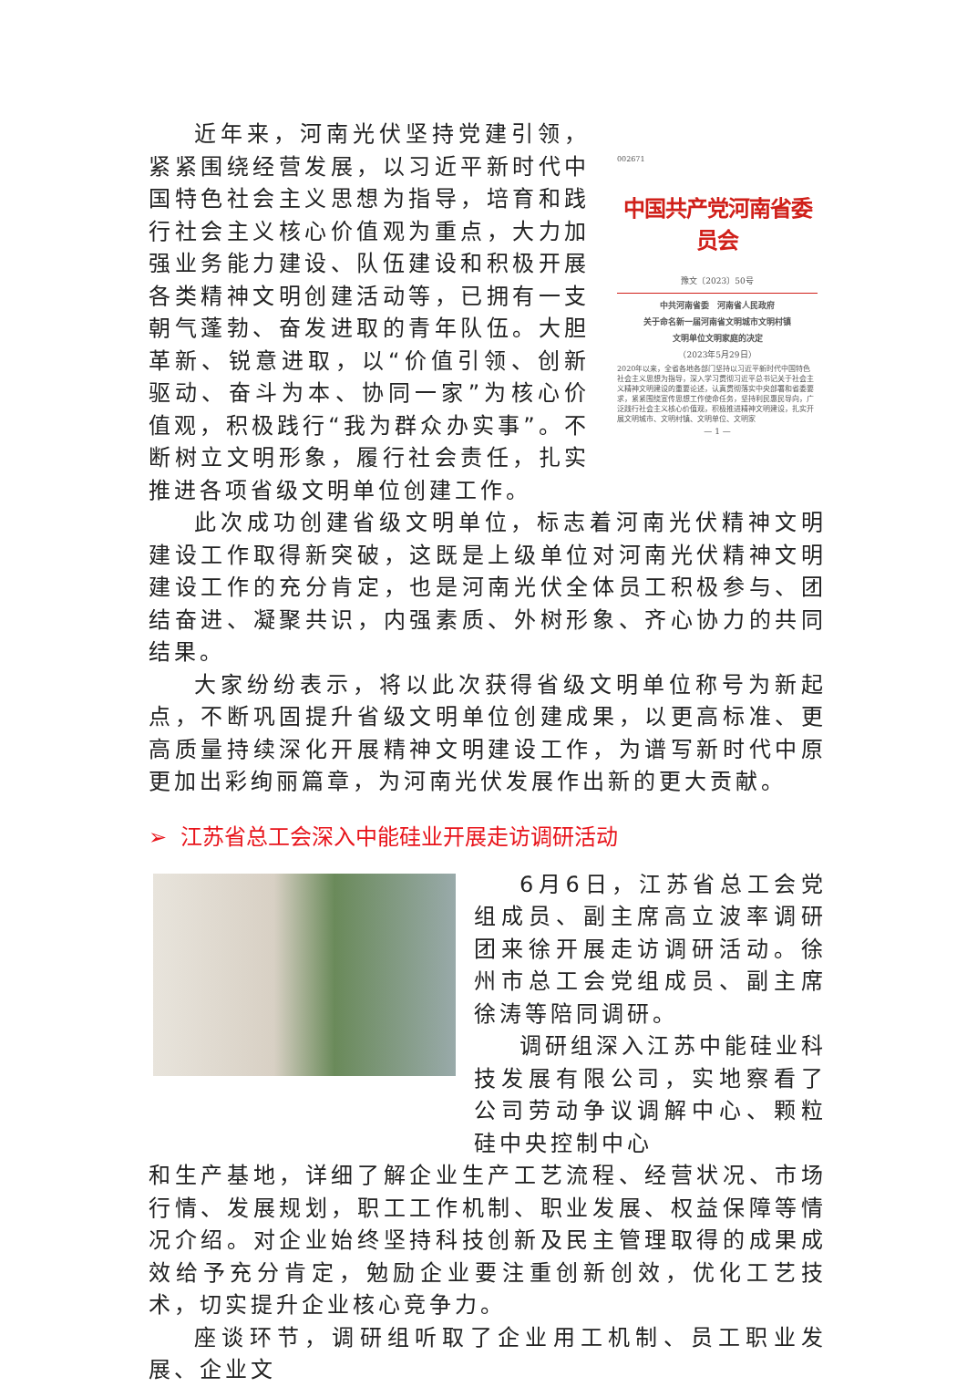近年来，河南光伏坚持党建引领，紧紧围绕经营发展，以习近平新时代中国特色社会主义思想为指导，培育和践行社会主义核心价值观为重点，大力加强业务能力建设、队伍建设和积极开展各类精神文明创建活动等，已拥有一支朝气蓬勃、奋发进取的青年队伍。大胆革新、锐意进取，以“价值引领、创新驱动、奋斗为本、协同一家”为核心价值观，积极践行“我为群众办实事”。不断树立文明形象，履行社会责任，扎实推进各项省级文明单位创建工作。
002671
中国共产党河南省委员会
豫文〔2023〕50号
中共河南省委　河南省人民政府
关于命名新一届河南省文明城市文明村镇
文明单位文明家庭的决定
（2023年5月29日）
2020年以来，全省各地各部门坚持以习近平新时代中国特色社会主义思想为指导，深入学习贯彻习近平总书记关于社会主义精神文明建设的重要论述，认真贯彻落实中央部署和省委要求，紧紧围绕宣传思想工作使命任务，坚持利民惠民导向，广泛践行社会主义核心价值观，积极推进精神文明建设，扎实开展文明城市、文明村镇、文明单位、文明家
— 1 —
此次成功创建省级文明单位，标志着河南光伏精神文明建设工作取得新突破，这既是上级单位对河南光伏精神文明建设工作的充分肯定，也是河南光伏全体员工积极参与、团结奋进、凝聚共识，内强素质、外树形象、齐心协力的共同结果。
大家纷纷表示，将以此次获得省级文明单位称号为新起点，不断巩固提升省级文明单位创建成果，以更高标准、更高质量持续深化开展精神文明建设工作，为谱写新时代中原更加出彩绚丽篇章，为河南光伏发展作出新的更大贡献。
➢ 江苏省总工会深入中能硅业开展走访调研活动
6月6日，江苏省总工会党组成员、副主席高立波率调研团来徐开展走访调研活动。徐州市总工会党组成员、副主席徐涛等陪同调研。
调研组深入江苏中能硅业科技发展有限公司，实地察看了公司劳动争议调解中心、颗粒硅中央控制中心
和生产基地，详细了解企业生产工艺流程、经营状况、市场行情、发展规划，职工工作机制、职业发展、权益保障等情况介绍。对企业始终坚持科技创新及民主管理取得的成果成效给予充分肯定，勉励企业要注重创新创效，优化工艺技术，切实提升企业核心竞争力。
座谈环节，调研组听取了企业用工机制、员工职业发展、企业文